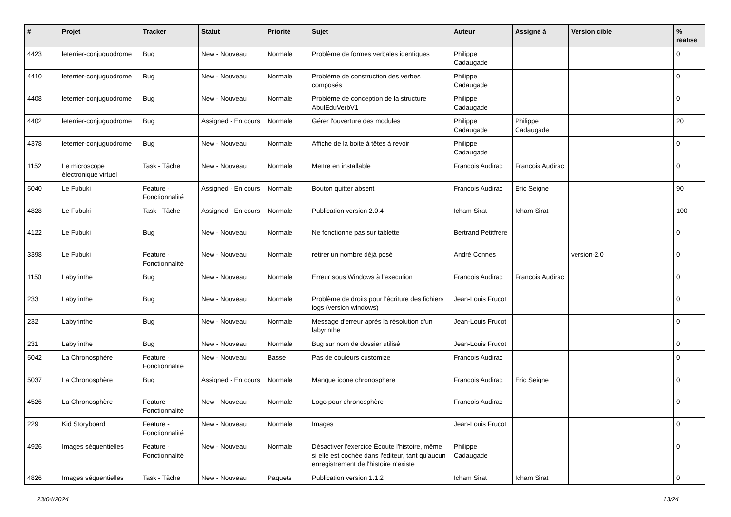| # | Projet | Tracker | Statut | Priorité | Sujet | Auteur | Assigné à | Version cible | % réalisé |
| --- | --- | --- | --- | --- | --- | --- | --- | --- | --- |
| 4423 | leterrier-conjuguodrome | Bug | New - Nouveau | Normale | Problème de formes verbales identiques | Philippe Cadaugade | | | 0 |
| 4410 | leterrier-conjuguodrome | Bug | New - Nouveau | Normale | Problème de construction des verbes composés | Philippe Cadaugade | | | 0 |
| 4408 | leterrier-conjuguodrome | Bug | New - Nouveau | Normale | Problème de conception de la structure AbulEduVerbV1 | Philippe Cadaugade | | | 0 |
| 4402 | leterrier-conjuguodrome | Bug | Assigned - En cours | Normale | Gérer l'ouverture des modules | Philippe Cadaugade | Philippe Cadaugade | | 20 |
| 4378 | leterrier-conjuguodrome | Bug | New - Nouveau | Normale | Affiche de la boite à têtes à revoir | Philippe Cadaugade | | | 0 |
| 1152 | Le microscope électronique virtuel | Task - Tâche | New - Nouveau | Normale | Mettre en installable | Francois Audirac | Francois Audirac | | 0 |
| 5040 | Le Fubuki | Feature - Fonctionnalité | Assigned - En cours | Normale | Bouton quitter absent | Francois Audirac | Eric Seigne | | 90 |
| 4828 | Le Fubuki | Task - Tâche | Assigned - En cours | Normale | Publication version 2.0.4 | Icham Sirat | Icham Sirat | | 100 |
| 4122 | Le Fubuki | Bug | New - Nouveau | Normale | Ne fonctionne pas sur tablette | Bertrand Petitfrère | | | 0 |
| 3398 | Le Fubuki | Feature - Fonctionnalité | New - Nouveau | Normale | retirer un nombre déjà posé | André Connes | | version-2.0 | 0 |
| 1150 | Labyrinthe | Bug | New - Nouveau | Normale | Erreur sous Windows à l'execution | Francois Audirac | Francois Audirac | | 0 |
| 233 | Labyrinthe | Bug | New - Nouveau | Normale | Problème de droits pour l'écriture des fichiers logs (version windows) | Jean-Louis Frucot | | | 0 |
| 232 | Labyrinthe | Bug | New - Nouveau | Normale | Message d'erreur après la résolution d'un labyrinthe | Jean-Louis Frucot | | | 0 |
| 231 | Labyrinthe | Bug | New - Nouveau | Normale | Bug sur nom de dossier utilisé | Jean-Louis Frucot | | | 0 |
| 5042 | La Chronosphère | Feature - Fonctionnalité | New - Nouveau | Basse | Pas de couleurs customize | Francois Audirac | | | 0 |
| 5037 | La Chronosphère | Bug | Assigned - En cours | Normale | Manque icone chronosphere | Francois Audirac | Eric Seigne | | 0 |
| 4526 | La Chronosphère | Feature - Fonctionnalité | New - Nouveau | Normale | Logo pour chronosphère | Francois Audirac | | | 0 |
| 229 | Kid Storyboard | Feature - Fonctionnalité | New - Nouveau | Normale | Images | Jean-Louis Frucot | | | 0 |
| 4926 | Images séquentielles | Feature - Fonctionnalité | New - Nouveau | Normale | Désactiver l'exercice Écoute l'histoire, même si elle est cochée dans l'éditeur, tant qu'aucun enregistrement de l'histoire n'existe | Philippe Cadaugade | | | 0 |
| 4826 | Images séquentielles | Task - Tâche | New - Nouveau | Paquets | Publication version 1.1.2 | Icham Sirat | Icham Sirat | | 0 |
23/04/2024 13/24